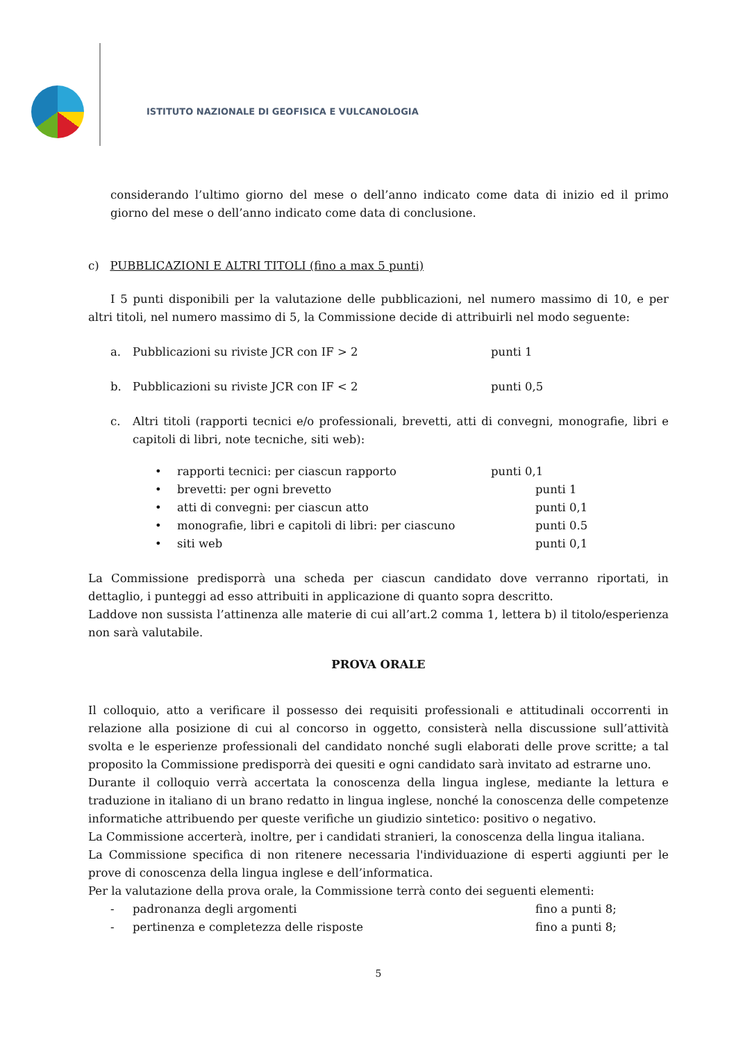ISTITUTO NAZIONALE DI GEOFISICA E VULCANOLOGIA
considerando l’ultimo giorno del mese o dell’anno indicato come data di inizio ed il primo giorno del mese o dell’anno indicato come data di conclusione.
c) PUBBLICAZIONI E ALTRI TITOLI (fino a max 5 punti)
I 5 punti disponibili per la valutazione delle pubblicazioni, nel numero massimo di 10, e per altri titoli, nel numero massimo di 5, la Commissione decide di attribuirli nel modo seguente:
a. Pubblicazioni su riviste JCR con IF > 2 punti 1
b. Pubblicazioni su riviste JCR con IF < 2 punti 0,5
c. Altri titoli (rapporti tecnici e/o professionali, brevetti, atti di convegni, monografie, libri e capitoli di libri, note tecniche, siti web):
• rapporti tecnici: per ciascun rapporto punti 0,1
• brevetti: per ogni brevetto punti 1
• atti di convegni: per ciascun atto punti 0,1
• monografie, libri e capitoli di libri: per ciascuno punti 0.5
• siti web punti 0,1
La Commissione predisporrà una scheda per ciascun candidato dove verranno riportati, in dettaglio, i punteggi ad esso attribuiti in applicazione di quanto sopra descritto.
Laddove non sussista l’attinenza alle materie di cui all’art.2 comma 1, lettera b) il titolo/esperienza non sarà valutabile.
PROVA ORALE
Il colloquio, atto a verificare il possesso dei requisiti professionali e attitudinali occorrenti in relazione alla posizione di cui al concorso in oggetto, consisterà nella discussione sull’attività svolta e le esperienze professionali del candidato nonché sugli elaborati delle prove scritte; a tal proposito la Commissione predisporrà dei quesiti e ogni candidato sarà invitato ad estrarne uno.
Durante il colloquio verrà accertata la conoscenza della lingua inglese, mediante la lettura e traduzione in italiano di un brano redatto in lingua inglese, nonché la conoscenza delle competenze informatiche attribuendo per queste verifiche un giudizio sintetico: positivo o negativo.
La Commissione accerterà, inoltre, per i candidati stranieri, la conoscenza della lingua italiana.
La Commissione specifica di non ritenere necessaria l'individuazione di esperti aggiunti per le prove di conoscenza della lingua inglese e dell’informatica.
Per la valutazione della prova orale, la Commissione terrà conto dei seguenti elementi:
- padronanza degli argomenti fino a punti 8;
- pertinenza e completezza delle risposte fino a punti 8;
5